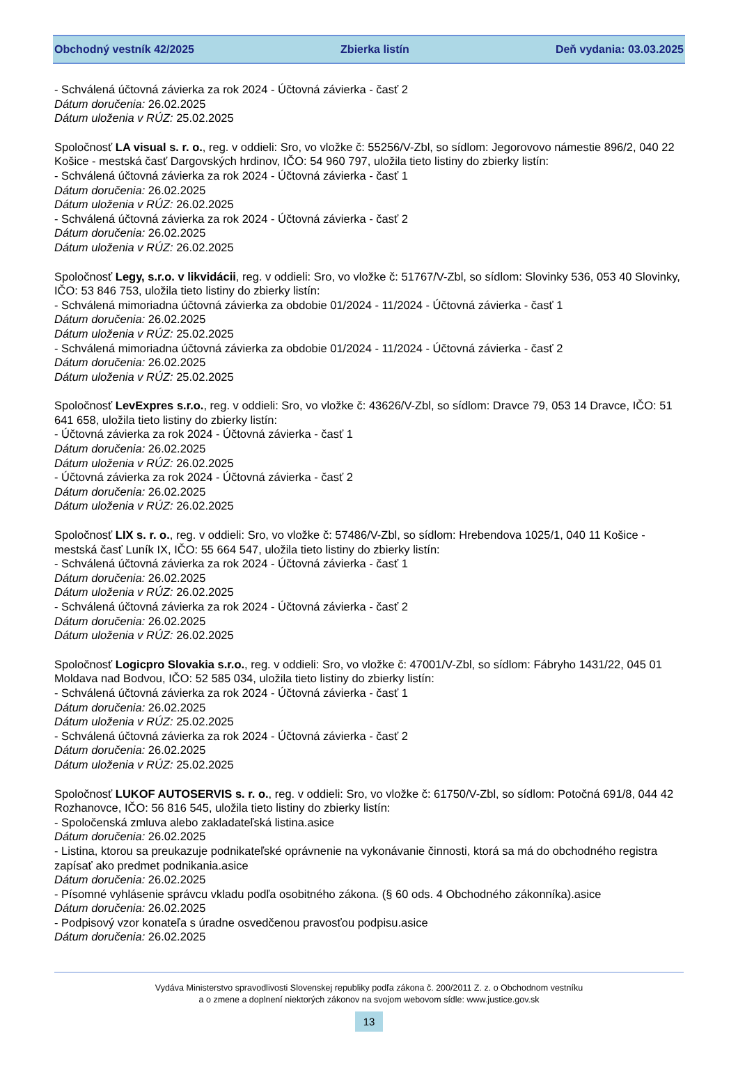Obchodný vestník 42/2025 Zbierka listín Deň vydania: 03.03.2025
- Schválená účtovná závierka za rok 2024 - Účtovná závierka - časť 2
Dátum doručenia: 26.02.2025
Dátum uloženia v RÚZ: 25.02.2025
Spoločnosť LA visual s. r. o., reg. v oddieli: Sro, vo vložke č: 55256/V-Zbl, so sídlom: Jegorovovo námestie 896/2, 040 22 Košice - mestská časť Dargovských hrdinov, IČO: 54 960 797, uložila tieto listiny do zbierky listín:
- Schválená účtovná závierka za rok 2024 - Účtovná závierka - časť 1
Dátum doručenia: 26.02.2025
Dátum uloženia v RÚZ: 26.02.2025
- Schválená účtovná závierka za rok 2024 - Účtovná závierka - časť 2
Dátum doručenia: 26.02.2025
Dátum uloženia v RÚZ: 26.02.2025
Spoločnosť Legy, s.r.o. v likvidácii, reg. v oddieli: Sro, vo vložke č: 51767/V-Zbl, so sídlom: Slovinky 536, 053 40 Slovinky, IČO: 53 846 753, uložila tieto listiny do zbierky listín:
- Schválená mimoriadna účtovná závierka za obdobie 01/2024 - 11/2024 - Účtovná závierka - časť 1
Dátum doručenia: 26.02.2025
Dátum uloženia v RÚZ: 25.02.2025
- Schválená mimoriadna účtovná závierka za obdobie 01/2024 - 11/2024 - Účtovná závierka - časť 2
Dátum doručenia: 26.02.2025
Dátum uloženia v RÚZ: 25.02.2025
Spoločnosť LevExpres s.r.o., reg. v oddieli: Sro, vo vložke č: 43626/V-Zbl, so sídlom: Dravce 79, 053 14 Dravce, IČO: 51 641 658, uložila tieto listiny do zbierky listín:
- Účtovná závierka za rok 2024 - Účtovná závierka - časť 1
Dátum doručenia: 26.02.2025
Dátum uloženia v RÚZ: 26.02.2025
- Účtovná závierka za rok 2024 - Účtovná závierka - časť 2
Dátum doručenia: 26.02.2025
Dátum uloženia v RÚZ: 26.02.2025
Spoločnosť LIX s. r. o., reg. v oddieli: Sro, vo vložke č: 57486/V-Zbl, so sídlom: Hrebendova 1025/1, 040 11 Košice - mestská časť Luník IX, IČO: 55 664 547, uložila tieto listiny do zbierky listín:
- Schválená účtovná závierka za rok 2024 - Účtovná závierka - časť 1
Dátum doručenia: 26.02.2025
Dátum uloženia v RÚZ: 26.02.2025
- Schválená účtovná závierka za rok 2024 - Účtovná závierka - časť 2
Dátum doručenia: 26.02.2025
Dátum uloženia v RÚZ: 26.02.2025
Spoločnosť Logicpro Slovakia s.r.o., reg. v oddieli: Sro, vo vložke č: 47001/V-Zbl, so sídlom: Fábryho 1431/22, 045 01 Moldava nad Bodvou, IČO: 52 585 034, uložila tieto listiny do zbierky listín:
- Schválená účtovná závierka za rok 2024 - Účtovná závierka - časť 1
Dátum doručenia: 26.02.2025
Dátum uloženia v RÚZ: 25.02.2025
- Schválená účtovná závierka za rok 2024 - Účtovná závierka - časť 2
Dátum doručenia: 26.02.2025
Dátum uloženia v RÚZ: 25.02.2025
Spoločnosť LUKOF AUTOSERVIS s. r. o., reg. v oddieli: Sro, vo vložke č: 61750/V-Zbl, so sídlom: Potočná 691/8, 044 42 Rozhanovce, IČO: 56 816 545, uložila tieto listiny do zbierky listín:
- Spoločenská zmluva alebo zakladateľská listina.asice
Dátum doručenia: 26.02.2025
- Listina, ktorou sa preukazuje podnikateľské oprávnenie na vykonávanie činnosti, ktorá sa má do obchodného registra zapísať ako predmet podnikania.asice
Dátum doručenia: 26.02.2025
- Písomné vyhlásenie správcu vkladu podľa osobitného zákona. (§ 60 ods. 4 Obchodného zákonníka).asice
Dátum doručenia: 26.02.2025
- Podpisový vzor konateľa s úradne osvedčenou pravosťou podpisu.asice
Dátum doručenia: 26.02.2025
Vydáva Ministerstvo spravodlivosti Slovenskej republiky podľa zákona č. 200/2011 Z. z. o Obchodnom vestníku
a o zmene a doplnení niektorých zákonov na svojom webovom sídle: www.justice.gov.sk
13